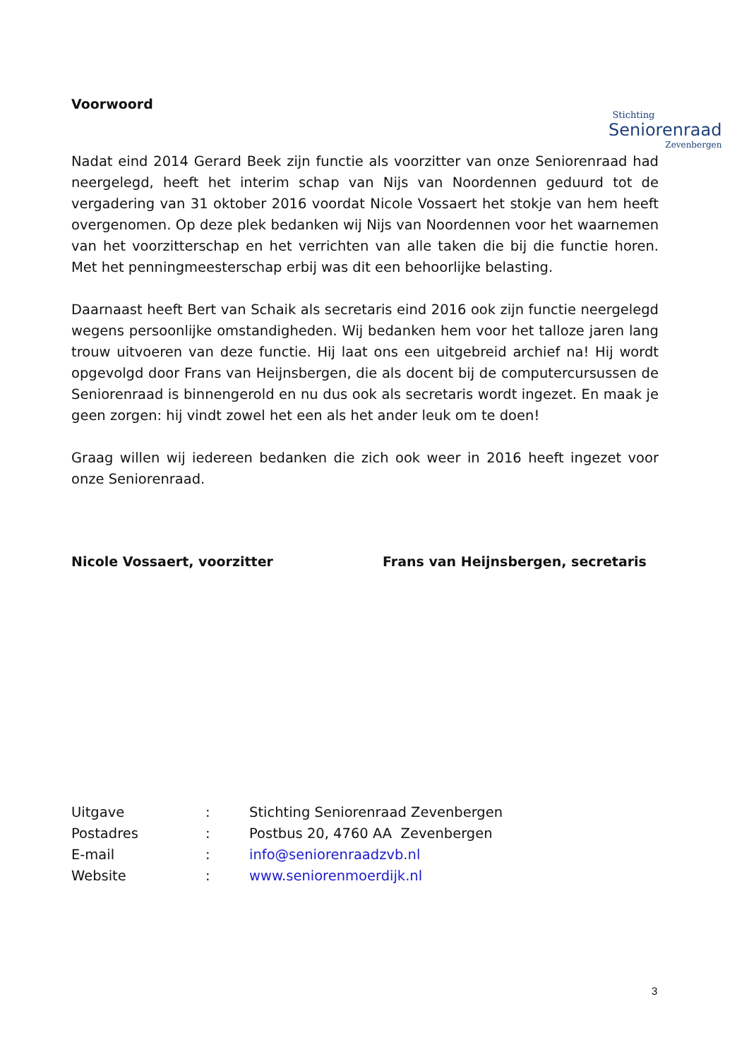Stichting
Seniorenraad
Zevenbergen
Voorwoord
Nadat eind 2014 Gerard Beek zijn functie als voorzitter van onze Seniorenraad had neergelegd, heeft het interim schap van Nijs van Noordennen geduurd tot de vergadering van 31 oktober 2016 voordat Nicole Vossaert het stokje van hem heeft overgenomen. Op deze plek bedanken wij Nijs van Noordennen voor het waarnemen van het voorzitterschap en het verrichten van alle taken die bij die functie horen. Met het penningmeesterschap erbij was dit een behoorlijke belasting.
Daarnaast heeft Bert van Schaik als secretaris eind 2016 ook zijn functie neergelegd wegens persoonlijke omstandigheden. Wij bedanken hem voor het talloze jaren lang trouw uitvoeren van deze functie. Hij laat ons een uitgebreid archief na! Hij wordt opgevolgd door Frans van Heijnsbergen, die als docent bij de computercursussen de Seniorenraad is binnengerold en nu dus ook als secretaris wordt ingezet. En maak je geen zorgen: hij vindt zowel het een als het ander leuk om te doen!
Graag willen wij iedereen bedanken die zich ook weer in 2016 heeft ingezet voor onze Seniorenraad.
Nicole Vossaert, voorzitter Frans van Heijnsbergen, secretaris
| Uitgave | : | Stichting Seniorenraad Zevenbergen |
| Postadres | : | Postbus 20, 4760 AA Zevenbergen |
| E-mail | : | info@seniorenraadzvb.nl |
| Website | : | www.seniorenmoerdijk.nl |
3